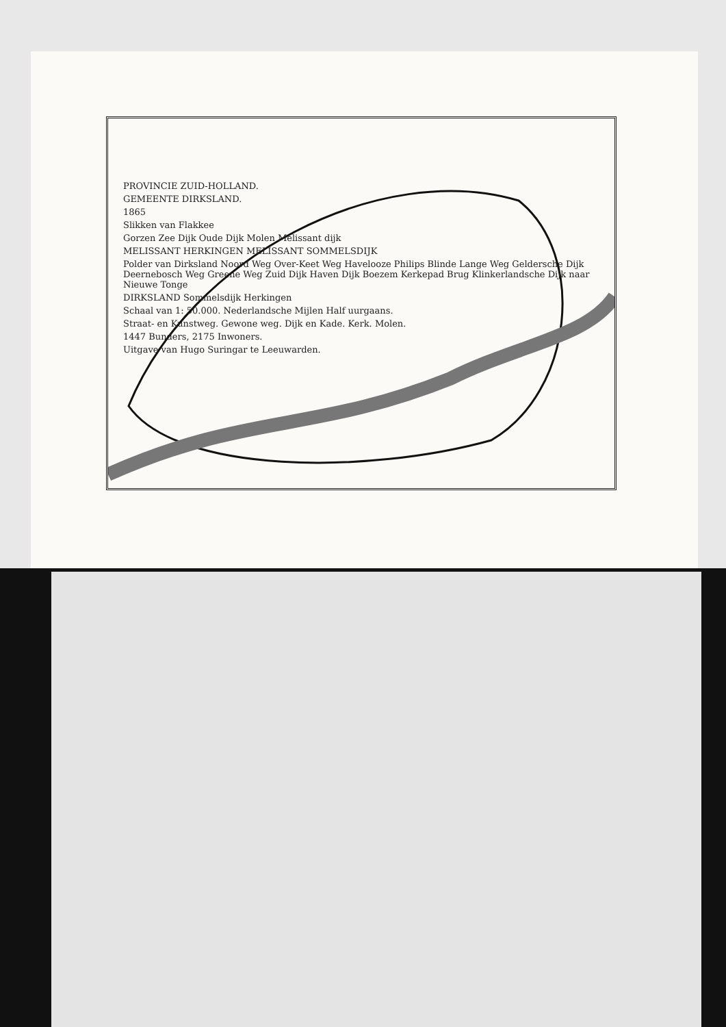PROVINCIE ZUID-HOLLAND.
GEMEENTE DIRKSLAND.
1865
Slikken van Flakkee
Gorzen Zee Dijk Oude Dijk Molen Melissant dijk
MELISSANT HERKINGEN MELISSANT SOMMELSDIJK
Polder van Dirksland Noord Weg Over-Keet Weg Havelooze Philips Blinde Lange Weg Geldersche Dijk Deernebosch Weg Greene Weg Zuid Dijk Haven Dijk Boezem Kerkepad Brug Klinkerlandsche Dijk naar Nieuwe Tonge
DIRKSLAND Sommelsdijk Herkingen
Schaal van 1: 50.000. Nederlandsche Mijlen Half uurgaans.
Straat- en Kunstweg. Gewone weg. Dijk en Kade. Kerk. Molen.
1447 Bunders, 2175 Inwoners.
Uitgave van Hugo Suringar te Leeuwarden.